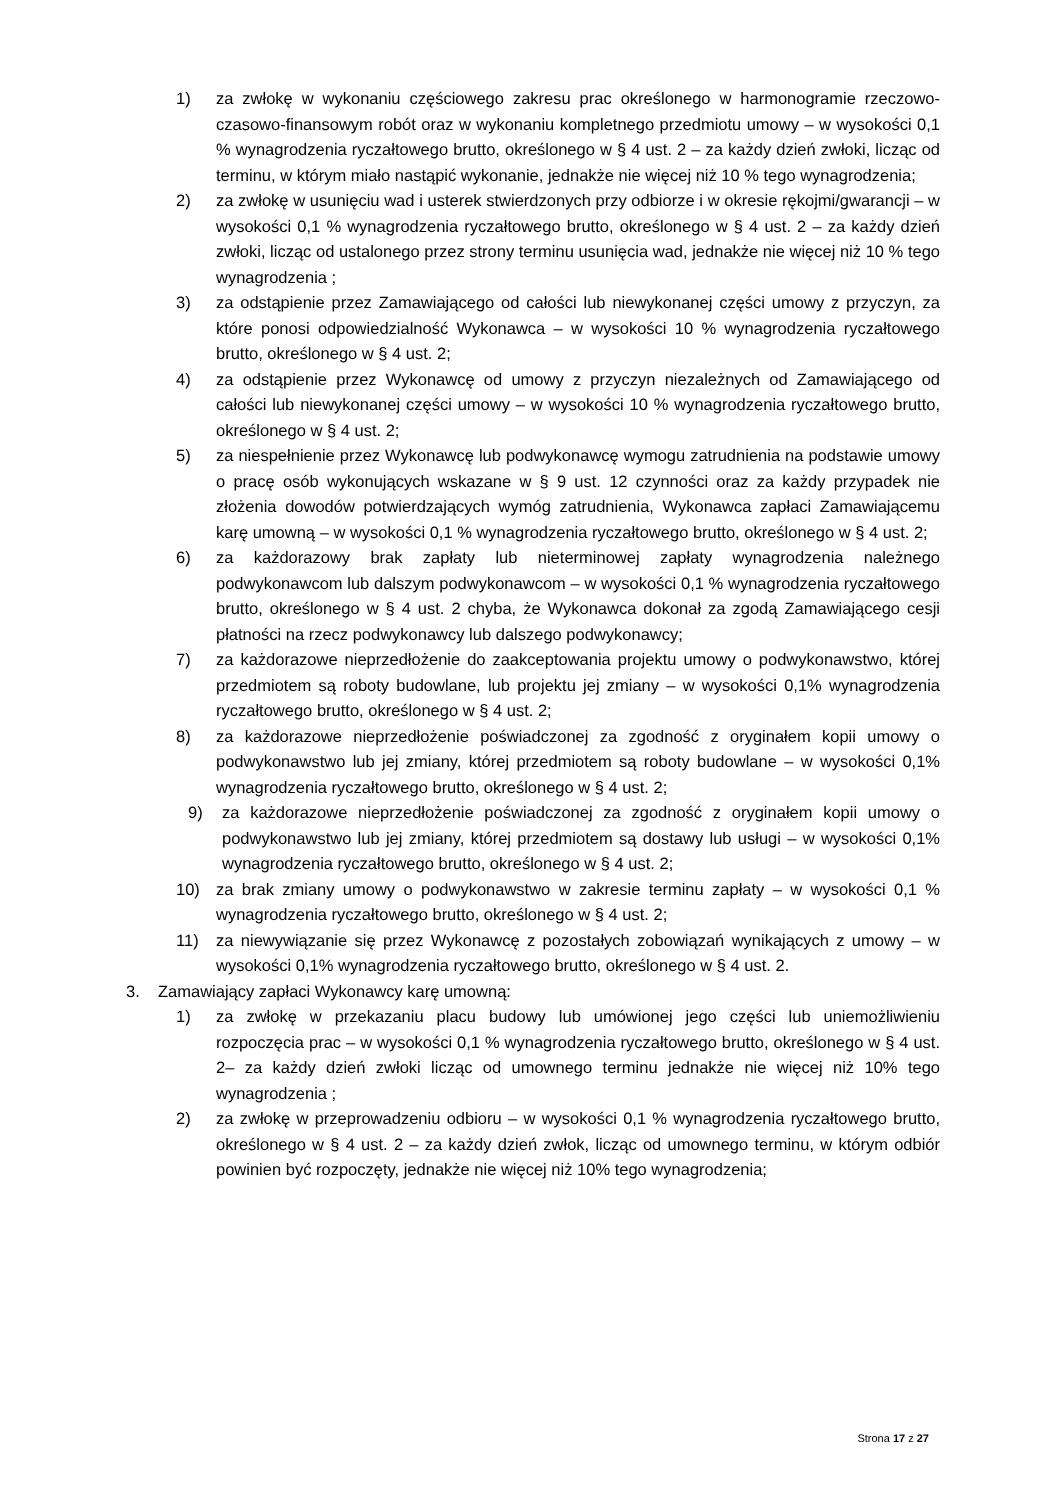1) za zwłokę w wykonaniu częściowego zakresu prac określonego w harmonogramie rzeczowo-czasowo-finansowym robót oraz w wykonaniu kompletnego przedmiotu umowy – w wysokości 0,1 % wynagrodzenia ryczałtowego brutto, określonego w § 4 ust. 2 – za każdy dzień zwłoki, licząc od terminu, w którym miało nastąpić wykonanie, jednakże nie więcej niż 10 % tego wynagrodzenia;
2) za zwłokę w usunięciu wad i usterek stwierdzonych przy odbiorze i w okresie rękojmi/gwarancji – w wysokości 0,1 % wynagrodzenia ryczałtowego brutto, określonego w § 4 ust. 2 – za każdy dzień zwłoki, licząc od ustalonego przez strony terminu usunięcia wad, jednakże nie więcej niż 10 % tego wynagrodzenia ;
3) za odstąpienie przez Zamawiającego od całości lub niewykonanej części umowy z przyczyn, za które ponosi odpowiedzialność Wykonawca – w wysokości 10 % wynagrodzenia ryczałtowego brutto, określonego w § 4 ust. 2;
4) za odstąpienie przez Wykonawcę od umowy z przyczyn niezależnych od Zamawiającego od całości lub niewykonanej części umowy – w wysokości 10 % wynagrodzenia ryczałtowego brutto, określonego w § 4 ust. 2;
5) za niespełnienie przez Wykonawcę lub podwykonawcę wymogu zatrudnienia na podstawie umowy o pracę osób wykonujących wskazane w § 9 ust. 12 czynności oraz za każdy przypadek nie złożenia dowodów potwierdzających wymóg zatrudnienia, Wykonawca zapłaci Zamawiającemu karę umowną – w wysokości 0,1 % wynagrodzenia ryczałtowego brutto, określonego w § 4 ust. 2;
6) za każdorazowy brak zapłaty lub nieterminowej zapłaty wynagrodzenia należnego podwykonawcom lub dalszym podwykonawcom – w wysokości 0,1 % wynagrodzenia ryczałtowego brutto, określonego w § 4 ust. 2 chyba, że Wykonawca dokonał za zgodą Zamawiającego cesji płatności na rzecz podwykonawcy lub dalszego podwykonawcy;
7) za każdorazowe nieprzedłożenie do zaakceptowania projektu umowy o podwykonawstwo, której przedmiotem są roboty budowlane, lub projektu jej zmiany – w wysokości 0,1% wynagrodzenia ryczałtowego brutto, określonego w § 4 ust. 2;
8) za każdorazowe nieprzedłożenie poświadczonej za zgodność z oryginałem kopii umowy o podwykonawstwo lub jej zmiany, której przedmiotem są roboty budowlane – w wysokości 0,1% wynagrodzenia ryczałtowego brutto, określonego w § 4 ust. 2;
9) za każdorazowe nieprzedłożenie poświadczonej za zgodność z oryginałem kopii umowy o podwykonawstwo lub jej zmiany, której przedmiotem są dostawy lub usługi – w wysokości 0,1% wynagrodzenia ryczałtowego brutto, określonego w § 4 ust. 2;
10) za brak zmiany umowy o podwykonawstwo w zakresie terminu zapłaty – w wysokości 0,1 % wynagrodzenia ryczałtowego brutto, określonego w § 4 ust. 2;
11) za niewywiązanie się przez Wykonawcę z pozostałych zobowiązań wynikających z umowy – w wysokości 0,1% wynagrodzenia ryczałtowego brutto, określonego w § 4 ust. 2.
3. Zamawiający zapłaci Wykonawcy karę umowną:
1) za zwłokę w przekazaniu placu budowy lub umówionej jego części lub uniemożliwieniu rozpoczęcia prac – w wysokości 0,1 % wynagrodzenia ryczałtowego brutto, określonego w § 4 ust. 2– za każdy dzień zwłoki licząc od umownego terminu jednakże nie więcej niż 10% tego wynagrodzenia ;
2) za zwłokę w przeprowadzeniu odbioru – w wysokości 0,1 % wynagrodzenia ryczałtowego brutto, określonego w § 4 ust. 2 – za każdy dzień zwłok, licząc od umownego terminu, w którym odbiór powinien być rozpoczęty, jednakże nie więcej niż 10% tego wynagrodzenia;
Strona 17 z 27